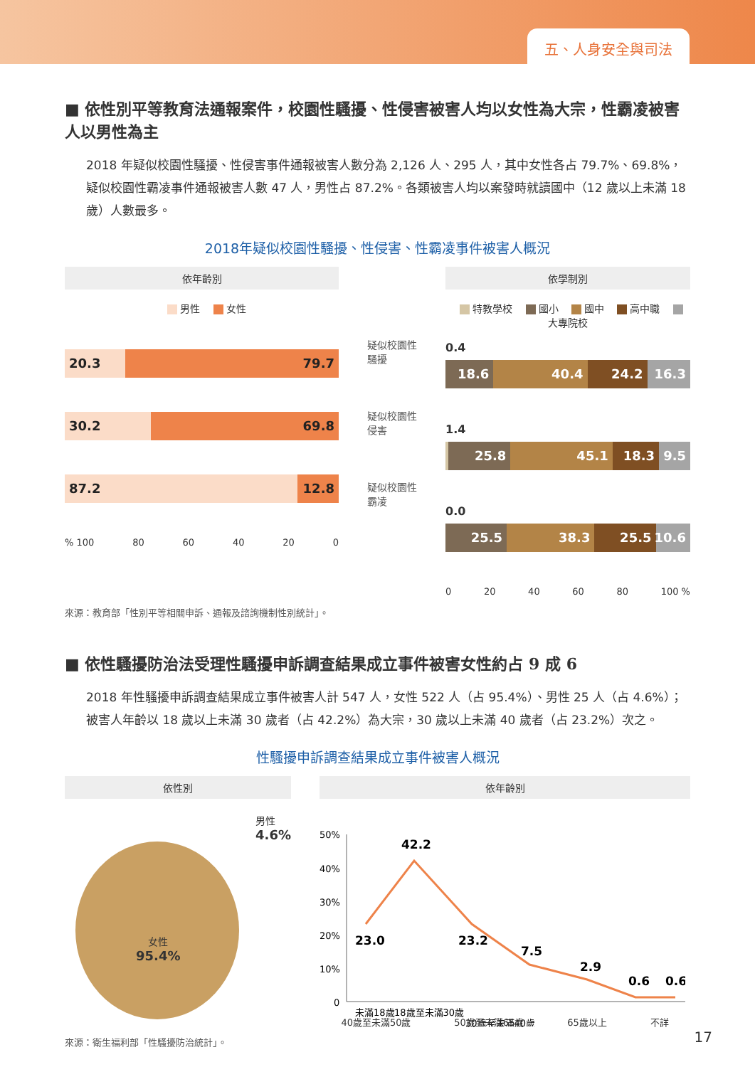五、人身安全與司法
■ 依性別平等教育法通報案件，校園性騷擾、性侵害被害人均以女性為大宗，性霸凌被害人以男性為主
2018 年疑似校園性騷擾、性侵害事件通報被害人數分為 2,126 人、295 人，其中女性各占 79.7%、69.8%，疑似校園性霸凌事件通報被害人數 47 人，男性占 87.2%。各類被害人均以案發時就讀國中（12 歲以上未滿 18 歲）人數最多。
2018年疑似校園性騷擾、性侵害、性霸凌事件被害人概況
依年齡別
男性 女性
20.3 79.7
30.2 69.8
87.2 12.8
% 100 80 60 40 20 0
疑似校園性騷擾
疑似校園性侵害
疑似校園性霸凌
依學制別
特教學校 國小 國中 高中職 大專院校
0.4
18.6 40.4 24.2 16.3
1.4
25.8 45.1 18.3 9.5
0.0
25.5 38.3 25.5 10.6
0 20 40 60 80 100 %
來源：教育部「性別平等相關申訴、通報及諮詢機制性別統計」。
■ 依性騷擾防治法受理性騷擾申訴調查結果成立事件被害女性約占 9 成 6
2018 年性騷擾申訴調查結果成立事件被害人計 547 人，女性 522 人（占 95.4%）、男性 25 人（占 4.6%）；被害人年齡以 18 歲以上未滿 30 歲者（占 42.2%）為大宗，30 歲以上未滿 40 歲者（占 23.2%）次之。
性騷擾申訴調查結果成立事件被害人概況
依性別
男性
4.6%
女性
95.4%
來源：衛生福利部「性騷擾防治統計」。
依年齡別
50%
40%
30%
20%
10%
0
23.0
42.2
23.2
7.5
2.9
0.6
0.6
未滿18歲
18歲至未滿30歲
30歲至未滿40歲
40歲至未滿50歲 50歲至未滿65歲 65歲以上 不詳
17